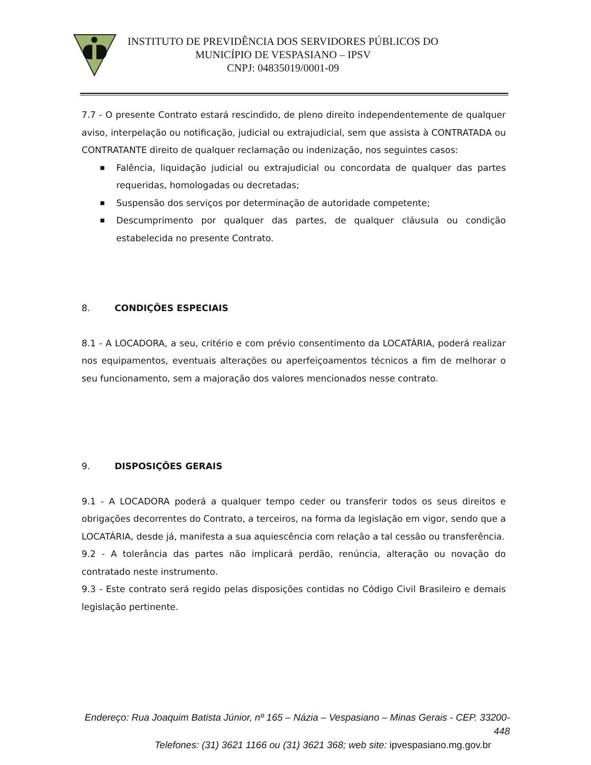INSTITUTO DE PREVIDÊNCIA DOS SERVIDORES PÚBLICOS DO
MUNICÍPIO DE VESPASIANO – IPSV
CNPJ: 04835019/0001-09
7.7 - O presente Contrato estará rescindido, de pleno direito independentemente de qualquer aviso, interpelação ou notificação, judicial ou extrajudicial, sem que assista à CONTRATADA ou CONTRATANTE direito de qualquer reclamação ou indenização, nos seguintes casos:
■ Falência, liquidação judicial ou extrajudicial ou concordata de qualquer das partes requeridas, homologadas ou decretadas;
■ Suspensão dos serviços por determinação de autoridade competente;
■ Descumprimento por qualquer das partes, de qualquer cláusula ou condição estabelecida no presente Contrato.
8. CONDIÇÕES ESPECIAIS
8.1 - A LOCADORA, a seu, critério e com prévio consentimento da LOCATÁRIA, poderá realizar nos equipamentos, eventuais alterações ou aperfeiçoamentos técnicos a fim de melhorar o seu funcionamento, sem a majoração dos valores mencionados nesse contrato.
9. DISPOSIÇÕES GERAIS
9.1 - A LOCADORA poderá a qualquer tempo ceder ou transferir todos os seus direitos e obrigações decorrentes do Contrato, a terceiros, na forma da legislação em vigor, sendo que a LOCATÁRIA, desde já, manifesta a sua aquiescência com relação a tal cessão ou transferência.
9.2 - A tolerância das partes não implicará perdão, renúncia, alteração ou novação do contratado neste instrumento.
9.3 - Este contrato será regido pelas disposições contidas no Código Civil Brasileiro e demais legislação pertinente.
Endereço: Rua Joaquim Batista Júnior, nº 165 – Názia – Vespasiano – Minas Gerais - CEP. 33200-448
Telefones: (31) 3621 1166 ou (31) 3621 368; web site: ipvespasiano.mg.gov.br